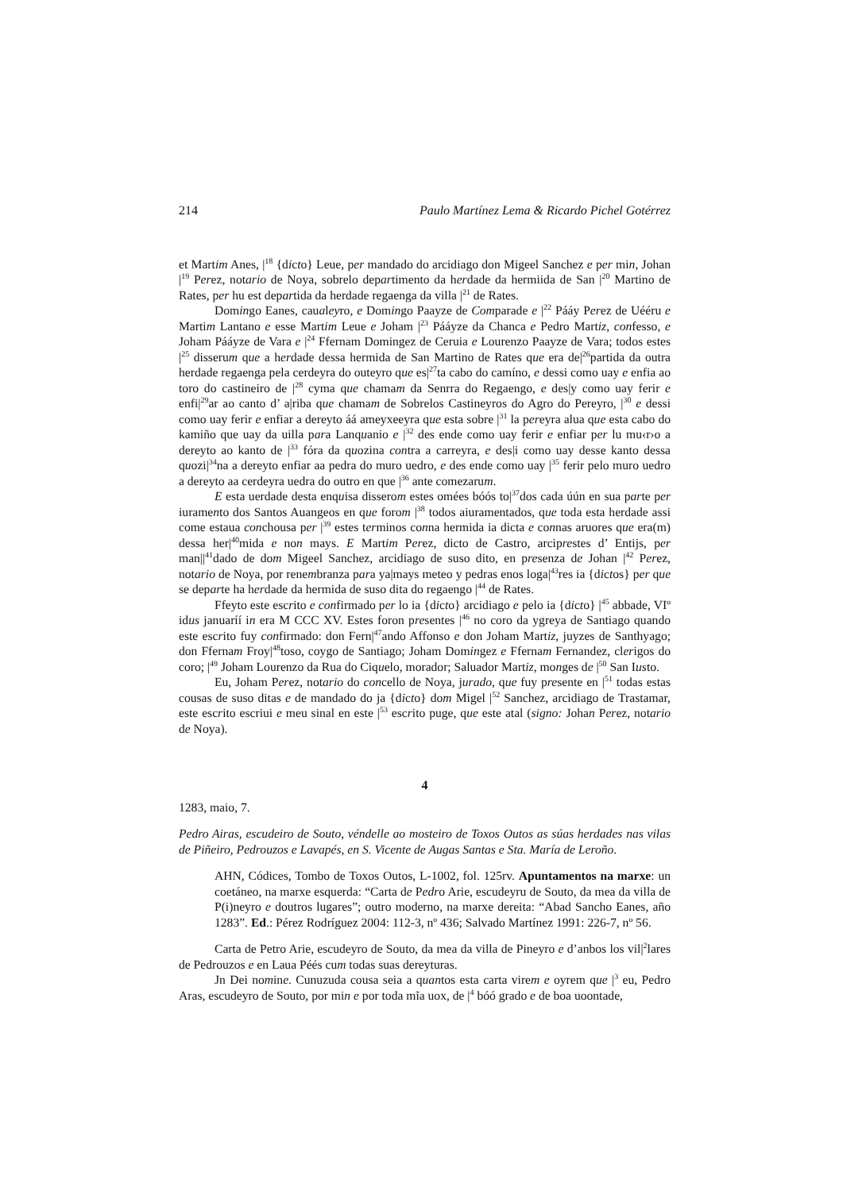214 Paulo Martínez Lema & Ricardo Pichel Gotérrez
et Martim Anes, |<sup>18</sup> {dicto} Leue, per mandado do arcidiago don Migeel Sanchez e per min, Johan |<sup>19</sup> Perez, notario de Noya, sobrelo departimento da herdade da hermiida de San |<sup>20</sup> Martino de Rates, per hu est departida da herdade regaenga da villa |<sup>21</sup> de Rates.
Domingo Eanes, caualeyro, e Domingo Paayze de Comparade e |<sup>22</sup> Pááy Perez de Uééru e Martim Lantano e esse Martim Leue e Joham |<sup>23</sup> Pááyze da Chanca e Pedro Martiz, confesso, e Joham Pááyze de Vara e |<sup>24</sup> Ffernam Domingez de Ceruia e Lourenzo Paayze de Vara; todos estes |<sup>25</sup> disserum que a herdade dessa hermida de San Martino de Rates que era de|<sup>26</sup>partida da outra herdade regaenga pela cerdeyra do outeyro que es|<sup>27</sup>ta cabo do camíno, e dessi como uay e enfia ao toro do castineiro de |<sup>28</sup> cyma que chamam da Senrra do Regaengo, e des|y como uay ferir e enfi|<sup>29</sup>ar ao canto d’ a|riba que chamam de Sobrelos Castineyros do Agro do Pereyro, |<sup>30</sup> e dessi como uay ferir e enfiar a dereyto áá ameyxeeyra que esta sobre |<sup>31</sup> la pereyra alua que esta cabo do kamiño que uay da uilla para Lanquanio e |<sup>32</sup> des ende como uay ferir e enfiar per lu mu‹r›o a dereyto ao kanto de |<sup>33</sup> fóra da quozina contra a carreyra, e des|i como uay desse kanto dessa quozi|<sup>34</sup>na a dereyto enfiar aa pedra do muro uedro, e des ende como uay |<sup>35</sup> ferir pelo muro uedro a dereyto aa cerdeyra uedra do outro en que |<sup>36</sup> ante comezarum.
E esta uerdade desta enquisa disserom estes omées bóós to|<sup>37</sup>dos cada úún en sua parte per iuramento dos Santos Auangeos en que forom |<sup>38</sup> todos aiuramentados, que toda esta herdade assi come estaua conchousa per |<sup>39</sup> estes terminos conna hermida ia dicta e connas aruores que era(m) dessa her|<sup>40</sup>mida e non mays. E Martim Perez, dicto de Castro, arciprestes d’ Entijs, per man||<sup>41</sup>dado de dom Migeel Sanchez, arcidiago de suso dito, en presenza de Johan |<sup>42</sup> Perez, notario de Noya, por renembranza para ya|mays meteo y pedras enos loga|<sup>43</sup>res ia {dictos} per que se departe ha herdade da hermida de suso dita do regaengo |<sup>44</sup> de Rates.
Ffeyto este escrito e confirmado per lo ia {dicto} arcidiago e pelo ia {dicto} |<sup>45</sup> abbade, VIº idus januaríí in era M CCC XV. Estes foron presentes |<sup>46</sup> no coro da ygreya de Santiago quando este escrito fuy confirmado: don Fern|<sup>47</sup>ando Affonso e don Joham Martiz, juyzes de Santhyago; don Ffernam Froy|<sup>48</sup>toso, coygo de Santiago; Joham Domingez e Ffernam Fernandez, clerigos do coro; |<sup>49</sup> Joham Lourenzo da Rua do Ciquelo, morador; Saluador Martiz, monges de |<sup>50</sup> San Iusto.
Eu, Joham Perez, notario do concello de Noya, jurado, que fuy presente en |<sup>51</sup> todas estas cousas de suso ditas e de mandado do ja {dicto} dom Migel |<sup>52</sup> Sanchez, arcidiago de Trastamar, este escrito escriui e meu sinal en este |<sup>53</sup> escrito puge, que este atal (signo: Johan Perez, notario de Noya).
4
1283, maio, 7.
Pedro Airas, escudeiro de Souto, véndelle ao mosteiro de Toxos Outos as súas herdades nas vilas de Piñeiro, Pedrouzos e Lavapés, en S. Vicente de Augas Santas e Sta. María de Leroño.
AHN, Códices, Tombo de Toxos Outos, L-1002, fol. 125rv. Apuntamentos na marxe: un coetáneo, na marxe esquerda: “Carta de Pedro Arie, escudeyru de Souto, da mea da villa de P(i)neyro e doutros lugares”; outro moderno, na marxe dereita: “Abad Sancho Eanes, año 1283”. Ed.: Pérez Rodríguez 2004: 112-3, nº 436; Salvado Martínez 1991: 226-7, nº 56.
Carta de Petro Arie, escudeyro de Souto, da mea da villa de Pineyro e d’anbos los vil|<sup>2</sup>lares de Pedrouzos e en Laua Péés cum todas suas dereyturas.
Jn Dei nomine. Cunuzuda cousa seia a quantos esta carta virem e oyrem que |<sup>3</sup> eu, Pedro Aras, escudeyro de Souto, por min e por toda mĩa uox, de |<sup>4</sup> bóó grado e de boa uoontade,